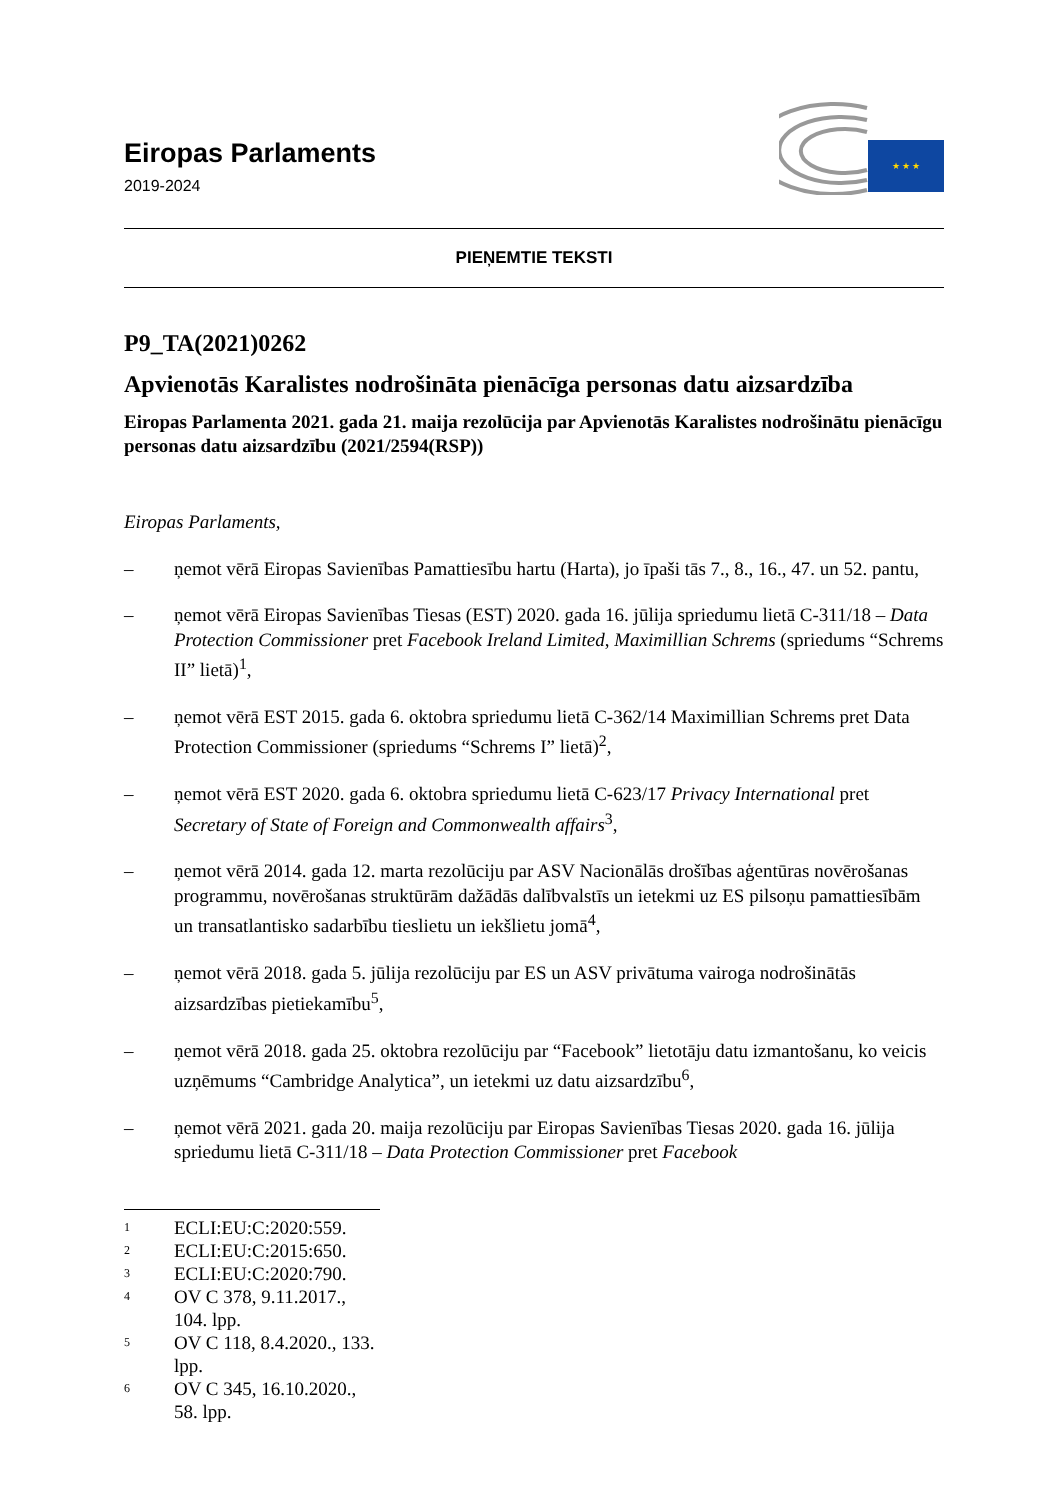Eiropas Parlaments
2019-2024
★ ★ ★
PIEŅEMTIE TEKSTI
P9_TA(2021)0262
Apvienotās Karalistes nodrošināta pienācīga personas datu aizsardzība
Eiropas Parlamenta 2021. gada 21. maija rezolūcija par Apvienotās Karalistes nodrošinātu pienācīgu personas datu aizsardzību (2021/2594(RSP))
Eiropas Parlaments,
– ņemot vērā Eiropas Savienības Pamattiesību hartu (Harta), jo īpaši tās 7., 8., 16., 47. un 52. pantu,
– ņemot vērā Eiropas Savienības Tiesas (EST) 2020. gada 16. jūlija spriedumu lietā C-311/18 – Data Protection Commissioner pret Facebook Ireland Limited, Maximillian Schrems (spriedums “Schrems II” lietā)<sup>1</sup>,
– ņemot vērā EST 2015. gada 6. oktobra spriedumu lietā C-362/14 Maximillian Schrems pret Data Protection Commissioner (spriedums “Schrems I” lietā)<sup>2</sup>,
– ņemot vērā EST 2020. gada 6. oktobra spriedumu lietā C-623/17 Privacy International pret Secretary of State of Foreign and Commonwealth affairs<sup>3</sup>,
– ņemot vērā 2014. gada 12. marta rezolūciju par ASV Nacionālās drošības aģentūras novērošanas programmu, novērošanas struktūrām dažādās dalībvalstīs un ietekmi uz ES pilsoņu pamattiesībām un transatlantisko sadarbību tieslietu un iekšlietu jomā<sup>4</sup>,
– ņemot vērā 2018. gada 5. jūlija rezolūciju par ES un ASV privātuma vairoga nodrošinātās aizsardzības pietiekamību<sup>5</sup>,
– ņemot vērā 2018. gada 25. oktobra rezolūciju par “Facebook” lietotāju datu izmantošanu, ko veicis uzņēmums “Cambridge Analytica”, un ietekmi uz datu aizsardzību<sup>6</sup>,
– ņemot vērā 2021. gada 20. maija rezolūciju par Eiropas Savienības Tiesas 2020. gada 16. jūlija spriedumu lietā C-311/18 – Data Protection Commissioner pret Facebook
<sup>1</sup> ECLI:EU:C:2020:559.
<sup>2</sup> ECLI:EU:C:2015:650.
<sup>3</sup> ECLI:EU:C:2020:790.
<sup>4</sup> OV C 378, 9.11.2017., 104. lpp.
<sup>5</sup> OV C 118, 8.4.2020., 133. lpp.
<sup>6</sup> OV C 345, 16.10.2020., 58. lpp.